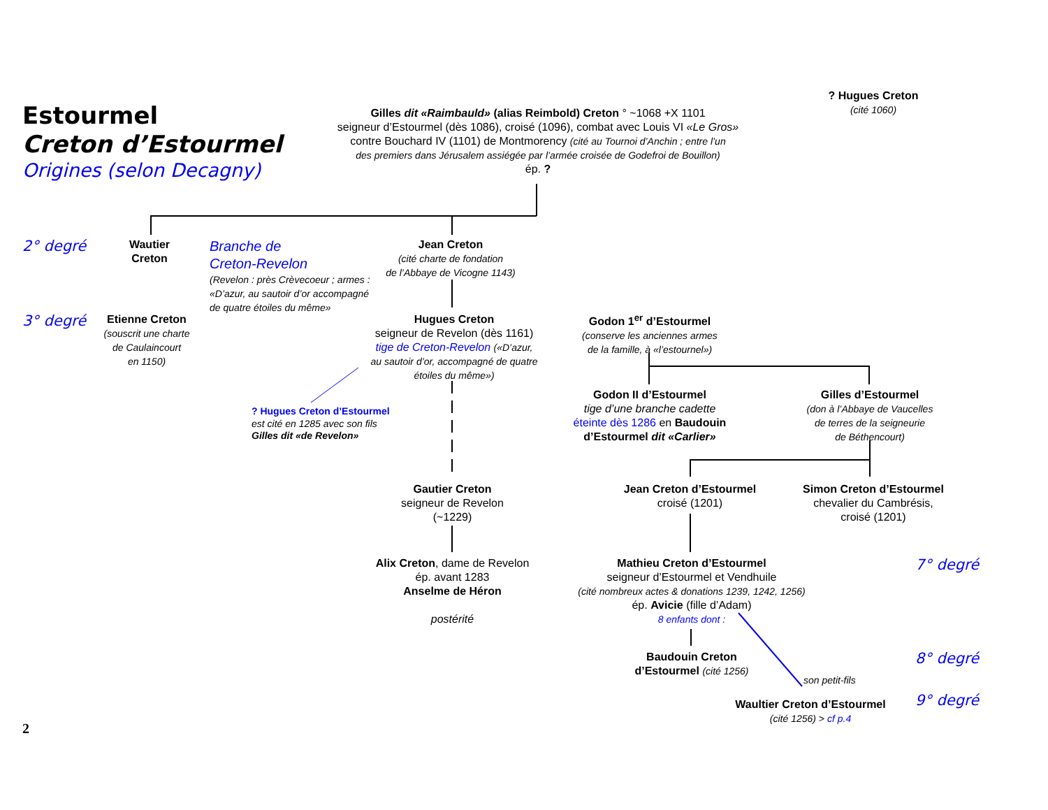Estourmel
Creton d’Estourmel
Origines (selon Decagny)
Gilles dit «Raimbauld» (alias Reimbold) Creton ° ~1068 +X 1101
seigneur d’Estourmel (dès 1086), croisé (1096), combat avec Louis VI «Le Gros»
contre Bouchard IV (1101) de Montmorency (cité au Tournoi d’Anchin ; entre l’un
des premiers dans Jérusalem assiégée par l’armée croisée de Godefroi de Bouillon)
ép. ?
? Hugues Creton
(cité 1060)
2° degré
Wautier
Creton
Branche de
Creton-Revelon
(Revelon : près Crèvecoeur ; armes : «D’azur, au sautoir d’or accompagné de quatre étoiles du même»
Jean Creton
(cité charte de fondation
de l’Abbaye de Vicogne 1143)
3° degré
Etienne Creton
(souscrit une charte
de Caulaincourt
en 1150)
Hugues Creton
seigneur de Revelon (dès 1161)
tige de Creton-Revelon («D’azur,
au sautoir d’or, accompagné de quatre
étoiles du même»)
Godon 1<sup>er</sup> d’Estourmel
(conserve les anciennes armes
de la famille, à «l’estournel»)
? Hugues Creton d’Estourmel
est cité en 1285 avec son fils
Gilles dit «de Revelon»
Godon II d’Estourmel
tige d’une branche cadette
éteinte dès 1286 en Baudouin
d’Estourmel dit «Carlier»
Gilles d’Estourmel
(don à l’Abbaye de Vaucelles
de terres de la seigneurie
de Béthencourt)
Gautier Creton
seigneur de Revelon
(~1229)
Jean Creton d’Estourmel
croisé (1201)
Simon Creton d’Estourmel
chevalier du Cambrésis,
croisé (1201)
Alix Creton, dame de Revelon
ép. avant 1283
Anselme de Héron
postérité
Mathieu Creton d’Estourmel
seigneur d’Estourmel et Vendhuile
(cité nombreux actes & donations 1239, 1242, 1256)
ép. Avicie (fille d’Adam)
8 enfants dont :
7° degré
Baudouin Creton
d’Estourmel (cité 1256)
son petit-fils
8° degré
Waultier Creton d’Estourmel
(cité 1256) > cf p.4
9° degré
2